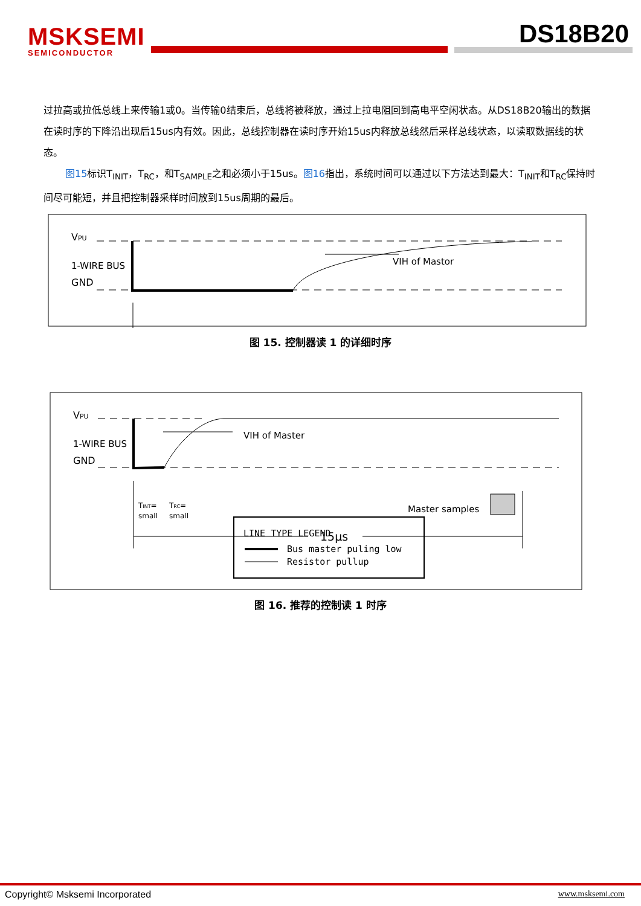MSKSEMI
SEMICONDUCTOR
DS18B20
过拉高或拉低总线上来传输1或0。当传输0结束后，总线将被释放，通过上拉电阻回到高电平空闲状态。从DS18B20输出的数据在读时序的下降沿出现后15us内有效。因此，总线控制器在读时序开始15us内释放总线然后采样总线状态，以读取数据线的状态。
图15标识T<sub>INIT</sub>，T<sub>RC</sub>，和T<sub>SAMPLE</sub>之和必须小于15us。图16指出，系统时间可以通过以下方法达到最大：T<sub>INIT</sub>和T<sub>RC</sub>保持时间尽可能短，并且把控制器采样时间放到15us周期的最后。
VPU
1-WIRE BUS
GND
VIH of Mastor
图 15. 控制器读 1 的详细时序
VPU
1-WIRE BUS
GND
VIH of Master
TINT=
small
TRC=
small
Master samples
15µs
LINE TYPE LEGEND
Bus master puling low
Resistor pullup
图 16. 推荐的控制读 1 时序
Copyright© Msksemi Incorporated
www.msksemi.com